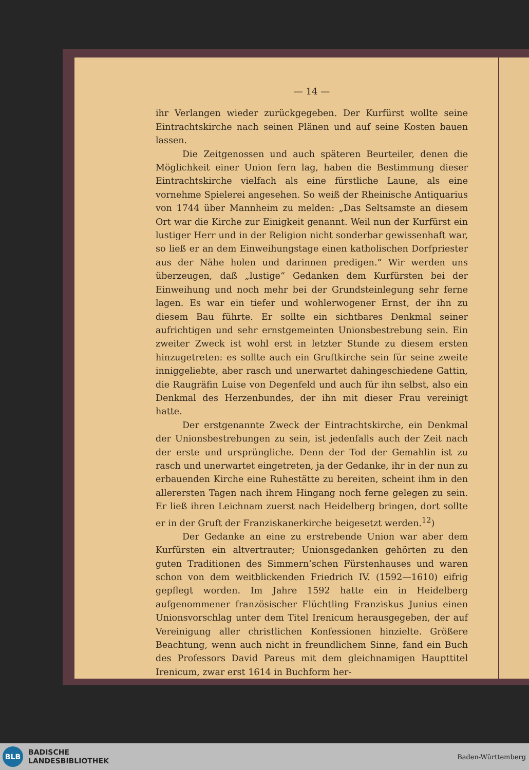— 14 —
ihr Verlangen wieder zurückgegeben. Der Kurfürst wollte seine Eintrachtskirche nach seinen Plänen und auf seine Kosten bauen lassen.
Die Zeitgenossen und auch späteren Beurteiler, denen die Möglichkeit einer Union fern lag, haben die Bestimmung dieser Eintrachtskirche vielfach als eine fürstliche Laune, als eine vornehme Spielerei angesehen. So weiß der Rheinische Antiquarius von 1744 über Mannheim zu melden: „Das Seltsamste an diesem Ort war die Kirche zur Einigkeit genannt. Weil nun der Kurfürst ein lustiger Herr und in der Religion nicht sonderbar gewissenhaft war, so ließ er an dem Einweihungstage einen katholischen Dorfpriester aus der Nähe holen und darinnen predigen.“ Wir werden uns überzeugen, daß „lustige“ Gedanken dem Kurfürsten bei der Einweihung und noch mehr bei der Grundsteinlegung sehr ferne lagen. Es war ein tiefer und wohlerwogener Ernst, der ihn zu diesem Bau führte. Er sollte ein sichtbares Denkmal seiner aufrichtigen und sehr ernstgemeinten Unionsbestrebung sein. Ein zweiter Zweck ist wohl erst in letzter Stunde zu diesem ersten hinzugetreten: es sollte auch ein Gruftkirche sein für seine zweite inniggeliebte, aber rasch und unerwartet dahingeschiedene Gattin, die Raugräfin Luise von Degenfeld und auch für ihn selbst, also ein Denkmal des Herzenbundes, der ihn mit dieser Frau vereinigt hatte.
Der erstgenannte Zweck der Eintrachtskirche, ein Denkmal der Unionsbestrebungen zu sein, ist jedenfalls auch der Zeit nach der erste und ursprüngliche. Denn der Tod der Gemahlin ist zu rasch und unerwartet eingetreten, ja der Gedanke, ihr in der nun zu erbauenden Kirche eine Ruhestätte zu bereiten, scheint ihm in den allerersten Tagen nach ihrem Hingang noch ferne gelegen zu sein. Er ließ ihren Leichnam zuerst nach Heidelberg bringen, dort sollte er in der Gruft der Franziskanerkirche beigesetzt werden.<sup>12</sup>)
Der Gedanke an eine zu erstrebende Union war aber dem Kurfürsten ein altvertrauter; Unionsgedanken gehörten zu den guten Traditionen des Simmern’schen Fürstenhauses und waren schon von dem weitblickenden Friedrich IV. (1592—1610) eifrig gepflegt worden. Im Jahre 1592 hatte ein in Heidelberg aufgenommener französischer Flüchtling Franziskus Junius einen Unionsvorschlag unter dem Titel Irenicum herausgegeben, der auf Vereinigung aller christlichen Konfessionen hinzielte. Größere Beachtung, wenn auch nicht in freundlichem Sinne, fand ein Buch des Professors David Pareus mit dem gleichnamigen Haupttitel Irenicum, zwar erst 1614 in Buchform her-
BLB
BADISCHE
LANDESBIBLIOTHEK
Baden-Württemberg